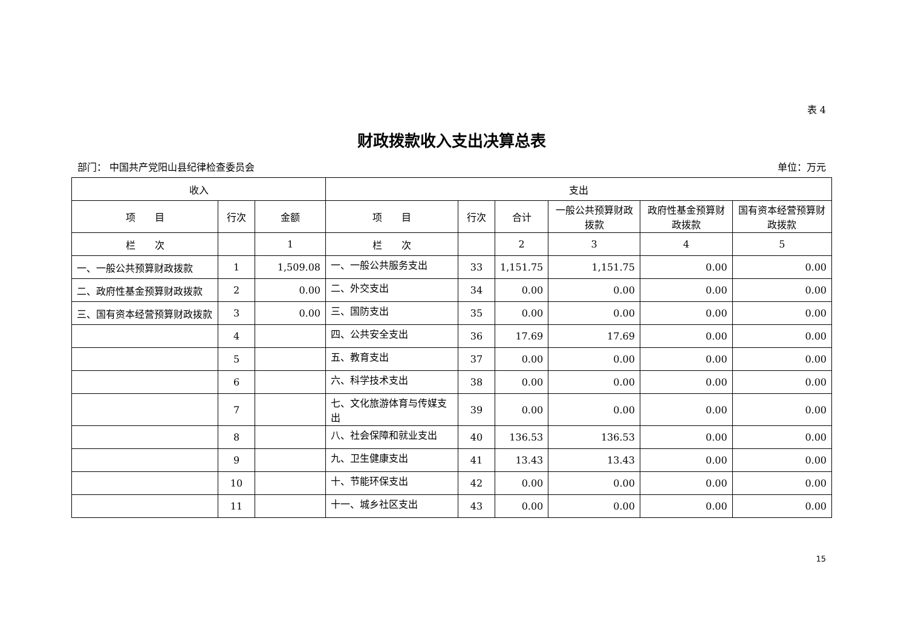表 4
财政拨款收入支出决算总表
部门： 中国共产党阳山县纪律检查委员会 单位：万元
| 收入 | | | 支出 | | | | | |
| --- | --- | --- | --- | --- | --- | --- | --- | --- |
| 项 目 | 行次 | 金额 | 项 目 | 行次 | 合计 | 一般公共预算财政拨款 | 政府性基金预算财政拨款 | 国有资本经营预算财政拨款 |
| 栏 次 | | 1 | 栏 次 | | 2 | 3 | 4 | 5 |
| 一、一般公共预算财政拨款 | 1 | 1,509.08 | 一、一般公共服务支出 | 33 | 1,151.75 | 1,151.75 | 0.00 | 0.00 |
| 二、政府性基金预算财政拨款 | 2 | 0.00 | 二、外交支出 | 34 | 0.00 | 0.00 | 0.00 | 0.00 |
| 三、国有资本经营预算财政拨款 | 3 | 0.00 | 三、国防支出 | 35 | 0.00 | 0.00 | 0.00 | 0.00 |
| | 4 | | 四、公共安全支出 | 36 | 17.69 | 17.69 | 0.00 | 0.00 |
| | 5 | | 五、教育支出 | 37 | 0.00 | 0.00 | 0.00 | 0.00 |
| | 6 | | 六、科学技术支出 | 38 | 0.00 | 0.00 | 0.00 | 0.00 |
| | 7 | | 七、文化旅游体育与传媒支出 | 39 | 0.00 | 0.00 | 0.00 | 0.00 |
| | 8 | | 八、社会保障和就业支出 | 40 | 136.53 | 136.53 | 0.00 | 0.00 |
| | 9 | | 九、卫生健康支出 | 41 | 13.43 | 13.43 | 0.00 | 0.00 |
| | 10 | | 十、节能环保支出 | 42 | 0.00 | 0.00 | 0.00 | 0.00 |
| | 11 | | 十一、城乡社区支出 | 43 | 0.00 | 0.00 | 0.00 | 0.00 |
15